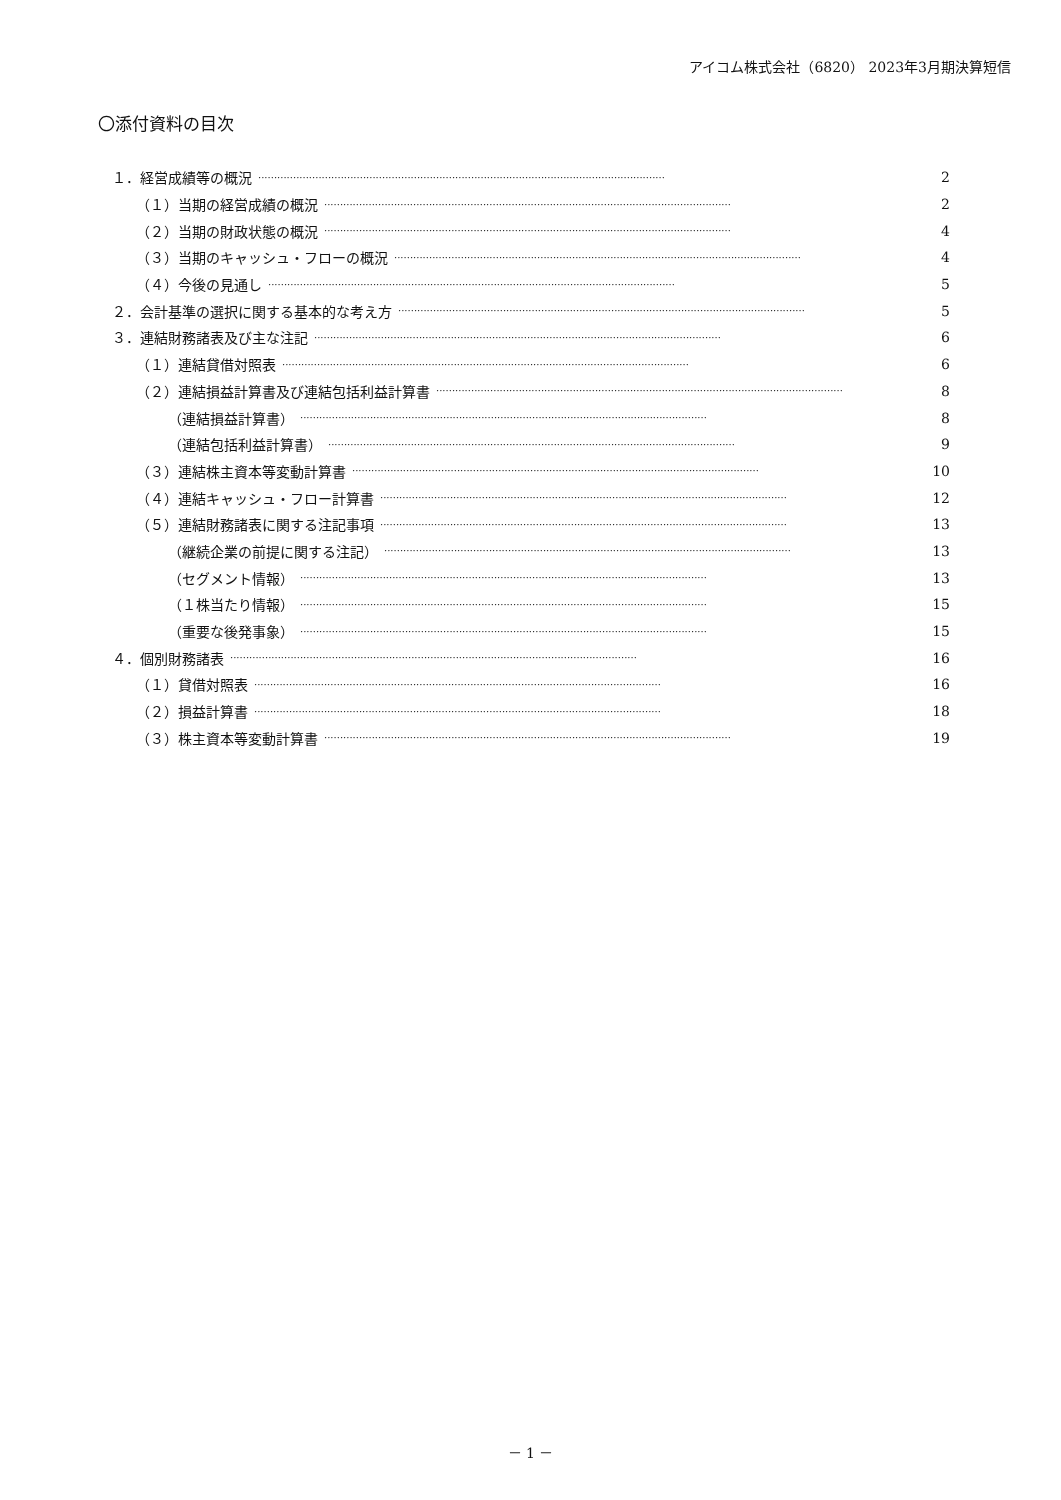アイコム株式会社（6820） 2023年3月期決算短信
〇添付資料の目次
１．経営成績等の概況 ································································································································ 2
（１）当期の経営成績の概況 ································································································································ 2
（２）当期の財政状態の概況 ································································································································ 4
（３）当期のキャッシュ・フローの概況 ································································································································ 4
（４）今後の見通し ································································································································ 5
２．会計基準の選択に関する基本的な考え方 ································································································································ 5
３．連結財務諸表及び主な注記 ································································································································ 6
（１）連結貸借対照表 ································································································································ 6
（２）連結損益計算書及び連結包括利益計算書 ································································································································ 8
（連結損益計算書） ································································································································ 8
（連結包括利益計算書） ································································································································ 9
（３）連結株主資本等変動計算書 ································································································································ 10
（４）連結キャッシュ・フロー計算書 ································································································································ 12
（５）連結財務諸表に関する注記事項 ································································································································ 13
（継続企業の前提に関する注記） ································································································································ 13
（セグメント情報） ································································································································ 13
（１株当たり情報） ································································································································ 15
（重要な後発事象） ································································································································ 15
４．個別財務諸表 ································································································································ 16
（１）貸借対照表 ································································································································ 16
（２）損益計算書 ································································································································ 18
（３）株主資本等変動計算書 ································································································································ 19
－ 1 －